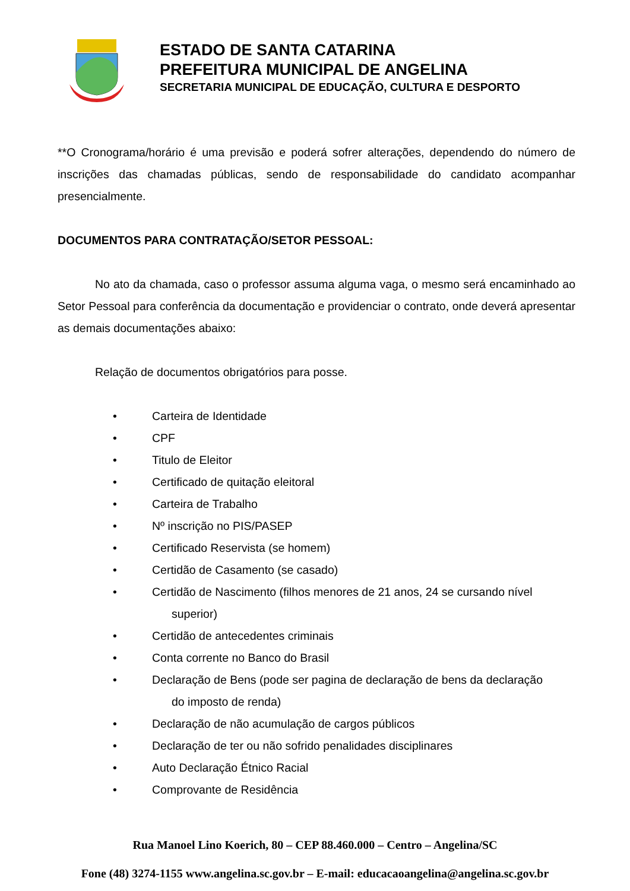ESTADO DE SANTA CATARINA
PREFEITURA MUNICIPAL DE ANGELINA
SECRETARIA MUNICIPAL DE EDUCAÇÃO, CULTURA E DESPORTO
**O Cronograma/horário é uma previsão e poderá sofrer alterações, dependendo do número de inscrições das chamadas públicas, sendo de responsabilidade do candidato acompanhar presencialmente.
DOCUMENTOS PARA CONTRATAÇÃO/SETOR PESSOAL:
No ato da chamada, caso o professor assuma alguma vaga, o mesmo será encaminhado ao Setor Pessoal para conferência da documentação e providenciar o contrato, onde deverá apresentar as demais documentações abaixo:
Relação de documentos obrigatórios para posse.
• Carteira de Identidade
• CPF
• Titulo de Eleitor
• Certificado de quitação eleitoral
• Carteira de Trabalho
• Nº inscrição no PIS/PASEP
• Certificado Reservista (se homem)
• Certidão de Casamento (se casado)
• Certidão de Nascimento (filhos menores de 21 anos, 24 se cursando nível
superior)
• Certidão de antecedentes criminais
• Conta corrente no Banco do Brasil
• Declaração de Bens (pode ser pagina de declaração de bens da declaração
do imposto de renda)
• Declaração de não acumulação de cargos públicos
• Declaração de ter ou não sofrido penalidades disciplinares
• Auto Declaração Étnico Racial
• Comprovante de Residência
Rua Manoel Lino Koerich, 80 – CEP 88.460.000 – Centro – Angelina/SC
Fone (48) 3274-1155 www.angelina.sc.gov.br – E-mail: educacaoangelina@angelina.sc.gov.br